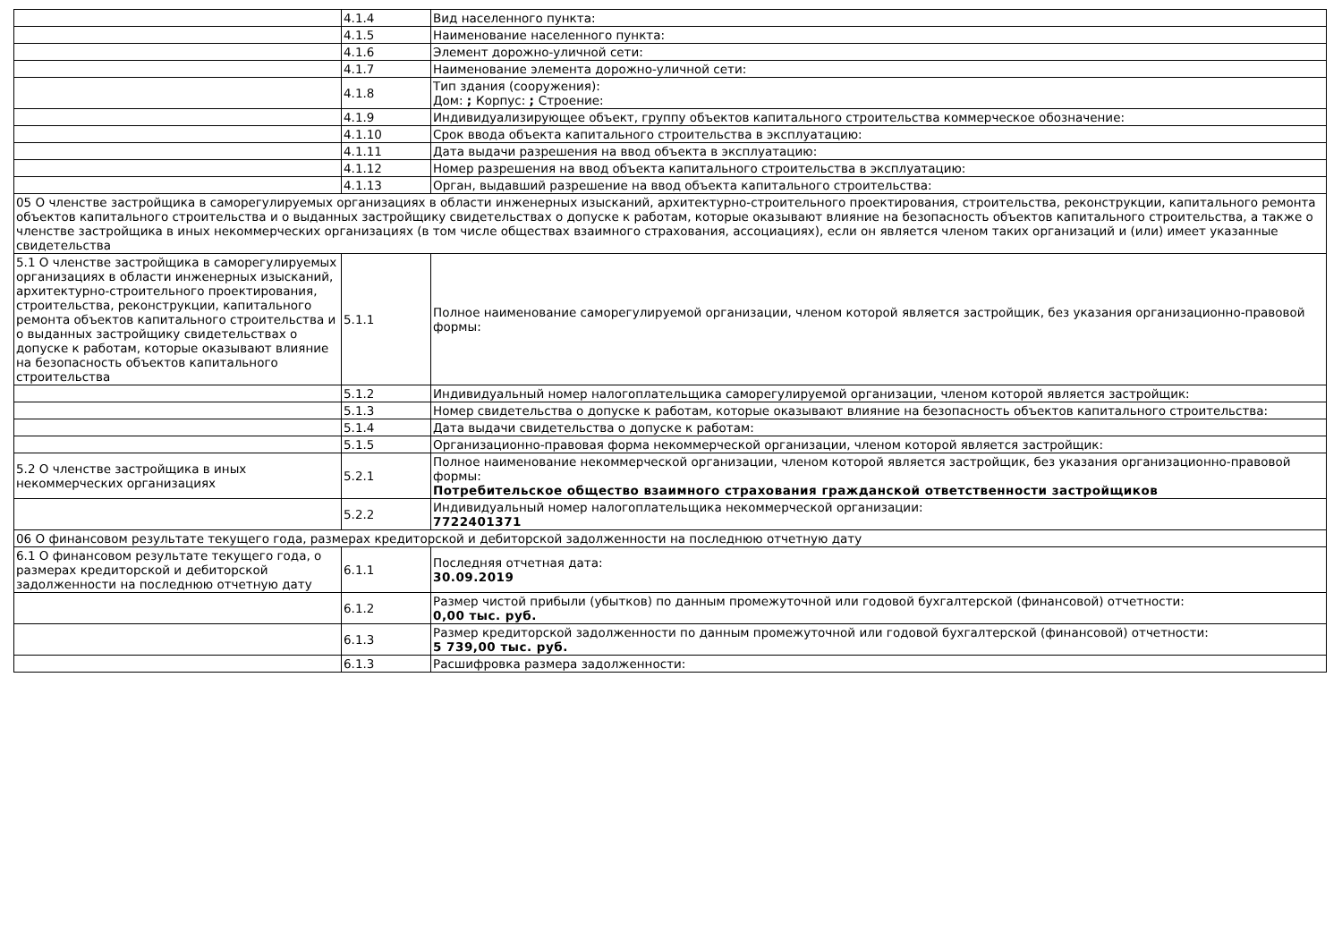| | 4.1.4 | Вид населенного пункта: |
| | 4.1.5 | Наименование населенного пункта: |
| | 4.1.6 | Элемент дорожно-уличной сети: |
| | 4.1.7 | Наименование элемента дорожно-уличной сети: |
| | 4.1.8 | Тип здания (сооружения): Дом: ; Корпус: ; Строение: |
| | 4.1.9 | Индивидуализирующее объект, группу объектов капитального строительства коммерческое обозначение: |
| | 4.1.10 | Срок ввода объекта капитального строительства в эксплуатацию: |
| | 4.1.11 | Дата выдачи разрешения на ввод объекта в эксплуатацию: |
| | 4.1.12 | Номер разрешения на ввод объекта капитального строительства в эксплуатацию: |
| | 4.1.13 | Орган, выдавший разрешение на ввод объекта капитального строительства: |
| 05 О членстве застройщика в саморегулируемых организациях в области инженерных изысканий, архитектурно-строительного проектирования, строительства, реконструкции, капитального ремонта объектов капитального строительства и о выданных застройщику свидетельствах о допуске к работам, которые оказывают влияние на безопасность объектов капитального строительства, а также о членстве застройщика в иных некоммерческих организациях (в том числе обществах взаимного страхования, ассоциациях), если он является членом таких организаций и (или) имеет указанные свидетельства | | |
| 5.1 О членстве застройщика в саморегулируемых организациях в области инженерных изысканий, архитектурно-строительного проектирования, строительства, реконструкции, капитального ремонта объектов капитального строительства и о выданных застройщику свидетельствах о допуске к работам, которые оказывают влияние на безопасность объектов капитального строительства | 5.1.1 | Полное наименование саморегулируемой организации, членом которой является застройщик, без указания организационно-правовой формы: |
| | 5.1.2 | Индивидуальный номер налогоплательщика саморегулируемой организации, членом которой является застройщик: |
| | 5.1.3 | Номер свидетельства о допуске к работам, которые оказывают влияние на безопасность объектов капитального строительства: |
| | 5.1.4 | Дата выдачи свидетельства о допуске к работам: |
| | 5.1.5 | Организационно-правовая форма некоммерческой организации, членом которой является застройщик: |
| 5.2 О членстве застройщика в иных некоммерческих организациях | 5.2.1 | Полное наименование некоммерческой организации, членом которой является застройщик, без указания организационно-правовой формы: Потребительское общество взаимного страхования гражданской ответственности застройщиков |
| | 5.2.2 | Индивидуальный номер налогоплательщика некоммерческой организации: 7722401371 |
| 06 О финансовом результате текущего года, размерах кредиторской и дебиторской задолженности на последнюю отчетную дату | | |
| 6.1 О финансовом результате текущего года, о размерах кредиторской и дебиторской задолженности на последнюю отчетную дату | 6.1.1 | Последняя отчетная дата: 30.09.2019 |
| | 6.1.2 | Размер чистой прибыли (убытков) по данным промежуточной или годовой бухгалтерской (финансовой) отчетности: 0,00 тыс. руб. |
| | 6.1.3 | Размер кредиторской задолженности по данным промежуточной или годовой бухгалтерской (финансовой) отчетности: 5 739,00 тыс. руб. |
| | 6.1.3 | Расшифровка размера задолженности: |